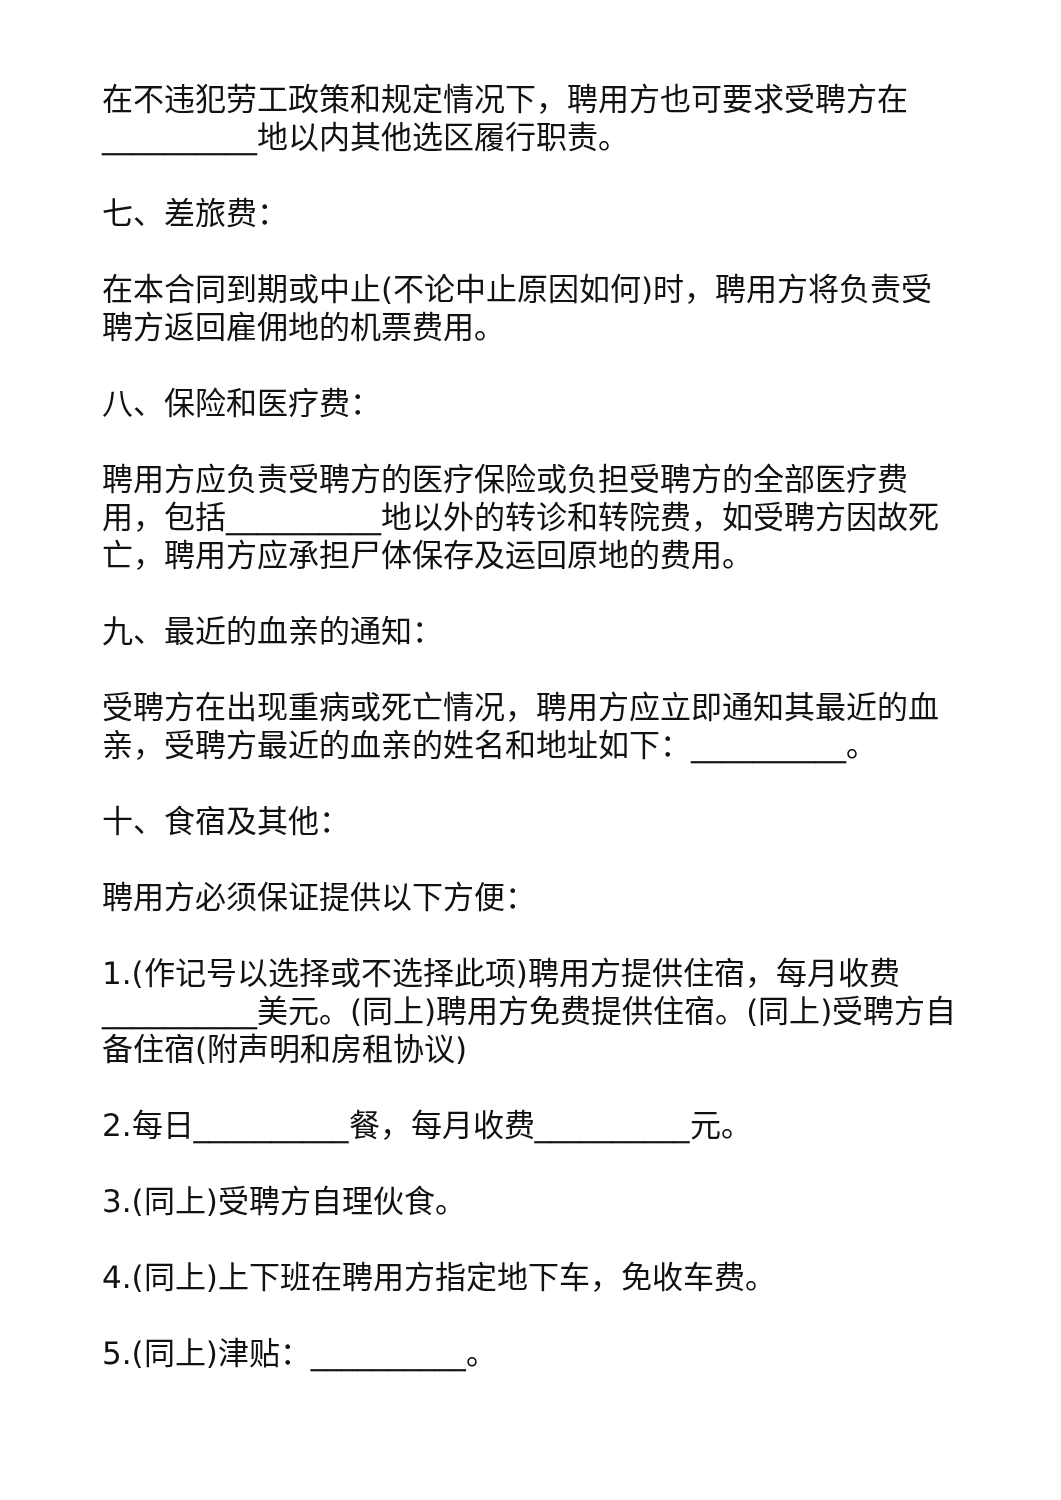在不违犯劳工政策和规定情况下，聘用方也可要求受聘方在__________地以内其他选区履行职责。
七、差旅费：
在本合同到期或中止(不论中止原因如何)时，聘用方将负责受聘方返回雇佣地的机票费用。
八、保险和医疗费：
聘用方应负责受聘方的医疗保险或负担受聘方的全部医疗费用，包括__________地以外的转诊和转院费，如受聘方因故死亡，聘用方应承担尸体保存及运回原地的费用。
九、最近的血亲的通知：
受聘方在出现重病或死亡情况，聘用方应立即通知其最近的血亲，受聘方最近的血亲的姓名和地址如下：__________。
十、食宿及其他：
聘用方必须保证提供以下方便：
1.(作记号以选择或不选择此项)聘用方提供住宿，每月收费__________美元。(同上)聘用方免费提供住宿。(同上)受聘方自备住宿(附声明和房租协议)
2.每日__________餐，每月收费__________元。
3.(同上)受聘方自理伙食。
4.(同上)上下班在聘用方指定地下车，免收车费。
5.(同上)津贴：__________。